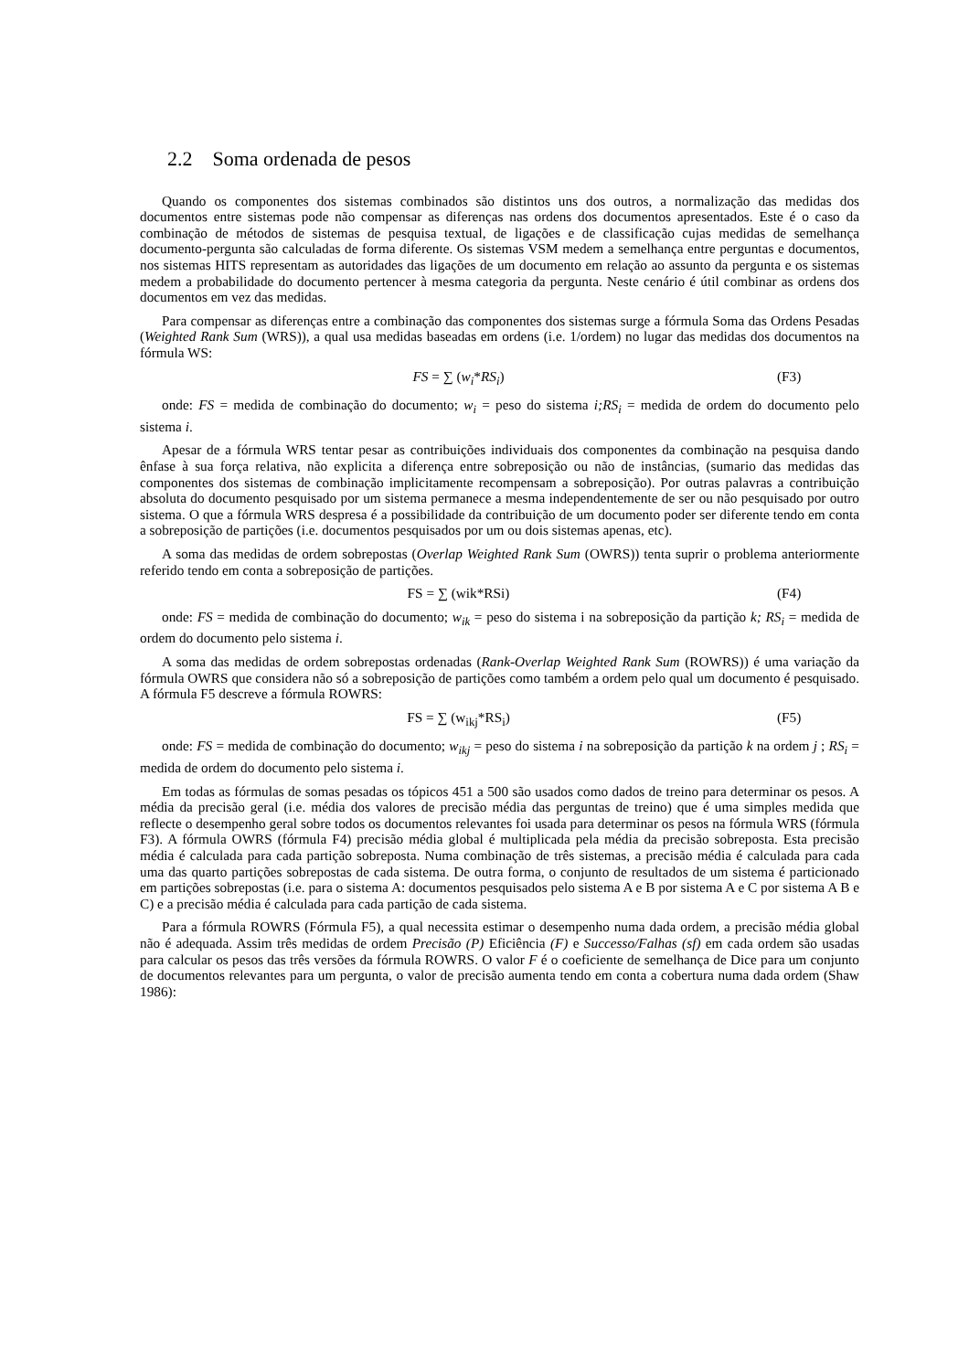2.2 Soma ordenada de pesos
Quando os componentes dos sistemas combinados são distintos uns dos outros, a normalização das medidas dos documentos entre sistemas pode não compensar as diferenças nas ordens dos documentos apresentados. Este é o caso da combinação de métodos de sistemas de pesquisa textual, de ligações e de classificação cujas medidas de semelhança documento-pergunta são calculadas de forma diferente. Os sistemas VSM medem a semelhança entre perguntas e documentos, nos sistemas HITS representam as autoridades das ligações de um documento em relação ao assunto da pergunta e os sistemas medem a probabilidade do documento pertencer à mesma categoria da pergunta. Neste cenário é útil combinar as ordens dos documentos em vez das medidas.
Para compensar as diferenças entre a combinação das componentes dos sistemas surge a fórmula Soma das Ordens Pesadas (Weighted Rank Sum (WRS)), a qual usa medidas baseadas em ordens (i.e. 1/ordem) no lugar das medidas dos documentos na fórmula WS:
FS = ∑ (w<sub>i</sub>*RS<sub>i</sub>) (F3)
onde: FS = medida de combinação do documento; w<sub>i</sub> = peso do sistema i;RS<sub>i</sub> = medida de ordem do documento pelo sistema i.
Apesar de a fórmula WRS tentar pesar as contribuições individuais dos componentes da combinação na pesquisa dando ênfase à sua força relativa, não explicita a diferença entre sobreposição ou não de instâncias, (sumario das medidas das componentes dos sistemas de combinação implicitamente recompensam a sobreposição). Por outras palavras a contribuição absoluta do documento pesquisado por um sistema permanece a mesma independentemente de ser ou não pesquisado por outro sistema. O que a fórmula WRS despresa é a possibilidade da contribuição de um documento poder ser diferente tendo em conta a sobreposição de partições (i.e. documentos pesquisados por um ou dois sistemas apenas, etc).
A soma das medidas de ordem sobrepostas (Overlap Weighted Rank Sum (OWRS)) tenta suprir o problema anteriormente referido tendo em conta a sobreposição de partições.
FS = ∑ (wik*RSi) (F4)
onde: FS = medida de combinação do documento; w<sub>ik</sub> = peso do sistema i na sobreposição da partição k; RS<sub>i</sub> = medida de ordem do documento pelo sistema i.
A soma das medidas de ordem sobrepostas ordenadas (Rank-Overlap Weighted Rank Sum (ROWRS)) é uma variação da fórmula OWRS que considera não só a sobreposição de partições como também a ordem pelo qual um documento é pesquisado. A fórmula F5 descreve a fórmula ROWRS:
FS = ∑ (w<sub>ikj</sub>*RS<sub>i</sub>) (F5)
onde: FS = medida de combinação do documento; w<sub>ikj</sub> = peso do sistema i na sobreposição da partição k na ordem j ; RS<sub>i</sub> = medida de ordem do documento pelo sistema i.
Em todas as fórmulas de somas pesadas os tópicos 451 a 500 são usados como dados de treino para determinar os pesos. A média da precisão geral (i.e. média dos valores de precisão média das perguntas de treino) que é uma simples medida que reflecte o desempenho geral sobre todos os documentos relevantes foi usada para determinar os pesos na fórmula WRS (fórmula F3). A fórmula OWRS (fórmula F4) precisão média global é multiplicada pela média da precisão sobreposta. Esta precisão média é calculada para cada partição sobreposta. Numa combinação de três sistemas, a precisão média é calculada para cada uma das quarto partições sobrepostas de cada sistema. De outra forma, o conjunto de resultados de um sistema é particionado em partições sobrepostas (i.e. para o sistema A: documentos pesquisados pelo sistema A e B por sistema A e C por sistema A B e C) e a precisão média é calculada para cada partição de cada sistema.
Para a fórmula ROWRS (Fórmula F5), a qual necessita estimar o desempenho numa dada ordem, a precisão média global não é adequada. Assim três medidas de ordem Precisão (P) Eficiência (F) e Successo/Falhas (sf) em cada ordem são usadas para calcular os pesos das três versões da fórmula ROWRS. O valor F é o coeficiente de semelhança de Dice para um conjunto de documentos relevantes para um pergunta, o valor de precisão aumenta tendo em conta a cobertura numa dada ordem (Shaw 1986):